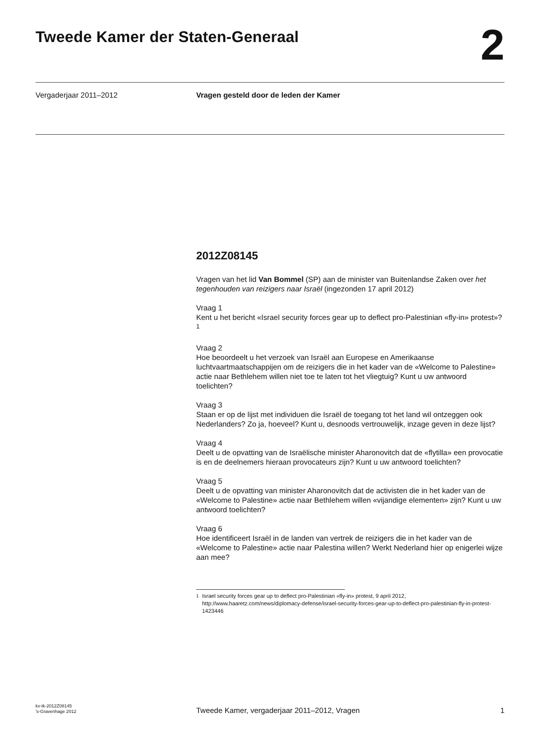Tweede Kamer der Staten-Generaal
2
Vergaderjaar 2011–2012 Vragen gesteld door de leden der Kamer
2012Z08145
Vragen van het lid Van Bommel (SP) aan de minister van Buitenlandse Zaken over het tegenhouden van reizigers naar Israël (ingezonden 17 april 2012)
Vraag 1
Kent u het bericht «Israel security forces gear up to deflect pro-Palestinian «fly-in» protest»?<sup>1</sup>
Vraag 2
Hoe beoordeelt u het verzoek van Israël aan Europese en Amerikaanse luchtvaartmaatschappijen om de reizigers die in het kader van de «Welcome to Palestine» actie naar Bethlehem willen niet toe te laten tot het vliegtuig? Kunt u uw antwoord toelichten?
Vraag 3
Staan er op de lijst met individuen die Israël de toegang tot het land wil ontzeggen ook Nederlanders? Zo ja, hoeveel? Kunt u, desnoods vertrouwelijk, inzage geven in deze lijst?
Vraag 4
Deelt u de opvatting van de Israëlische minister Aharonovitch dat de «flytilla» een provocatie is en de deelnemers hieraan provocateurs zijn? Kunt u uw antwoord toelichten?
Vraag 5
Deelt u de opvatting van minister Aharonovitch dat de activisten die in het kader van de «Welcome to Palestine» actie naar Bethlehem willen «vijandige elementen» zijn? Kunt u uw antwoord toelichten?
Vraag 6
Hoe identificeert Israël in de landen van vertrek de reizigers die in het kader van de «Welcome to Palestine» actie naar Palestina willen? Werkt Nederland hier op enigerlei wijze aan mee?
<sup>1</sup> Israel security forces gear up to deflect pro-Palestinian «fly-in» protest, 9 april 2012, http://www.haaretz.com/news/diplomacy-defense/israel-security-forces-gear-up-to-deflect-pro-palestinian-fly-in-protest-1423446
kv-tk-2012Z08145
’s-Gravenhage 2012
Tweede Kamer, vergaderjaar 2011–2012, Vragen
1